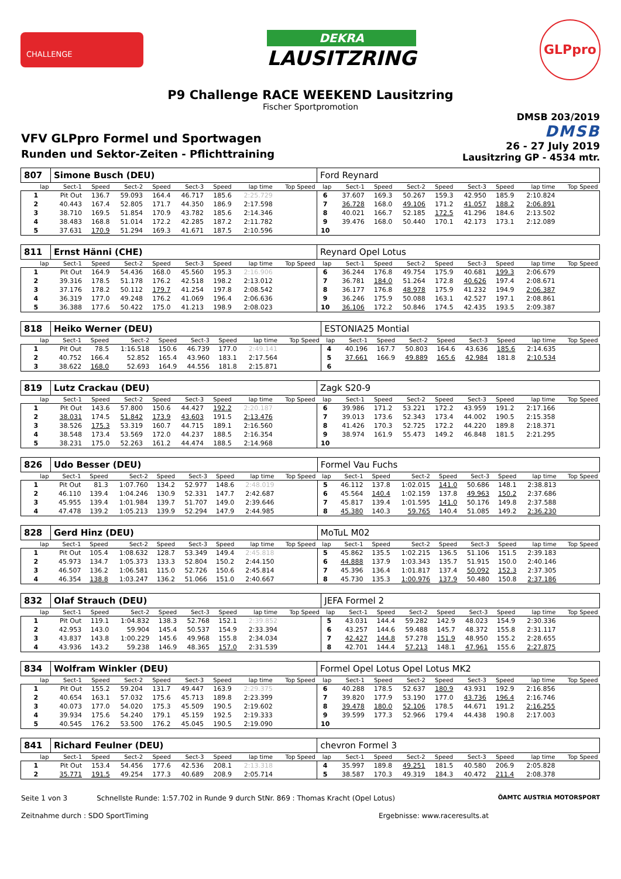CHALLENGE
DEKRA
LAUSITZRING
GLPpro
P9 Challenge RACE WEEKEND Lausitzring
Fischer Sportpromotion
VFV GLPpro Formel und Sportwagen
Runden und Sektor-Zeiten - Pflichttraining
DMSB 203/2019
DMSB
26 - 27 July 2019
Lausitzring GP - 4534 mtr.
| 807 | Simone Busch (DEU) | | | | | | | | Ford Reynard | | | | | | | | |
| lap | Sect-1 | Speed | Sect-2 | Speed | Sect-3 | Speed | lap time | Top Speed | lap | Sect-1 | Speed | Sect-2 | Speed | Sect-3 | Speed | lap time | Top Speed |
| 1 | Pit Out | 136.7 | 59.093 | 164.4 | 46.717 | 185.6 | 2:25.729 | | 6 | 37.607 | 169.3 | 50.267 | 159.3 | 42.950 | 185.9 | 2:10.824 | |
| 2 | 40.443 | 167.4 | 52.805 | 171.7 | 44.350 | 186.9 | 2:17.598 | | 7 | 36.728 | 168.0 | 49.106 | 171.2 | 41.057 | 188.2 | 2:06.891 | |
| 3 | 38.710 | 169.5 | 51.854 | 170.9 | 43.782 | 185.6 | 2:14.346 | | 8 | 40.021 | 166.7 | 52.185 | 172.5 | 41.296 | 184.6 | 2:13.502 | |
| 4 | 38.483 | 168.8 | 51.014 | 172.2 | 42.285 | 187.2 | 2:11.782 | | 9 | 39.476 | 168.0 | 50.440 | 170.1 | 42.173 | 173.1 | 2:12.089 | |
| 5 | 37.631 | 170.9 | 51.294 | 169.3 | 41.671 | 187.5 | 2:10.596 | | 10 | | | | | | | | |
| 811 | Ernst Hänni (CHE) | | | | | | | | Reynard Opel Lotus | | | | | | | | |
| lap | Sect-1 | Speed | Sect-2 | Speed | Sect-3 | Speed | lap time | Top Speed | lap | Sect-1 | Speed | Sect-2 | Speed | Sect-3 | Speed | lap time | Top Speed |
| 1 | Pit Out | 164.9 | 54.436 | 168.0 | 45.560 | 195.3 | 2:16.906 | | 6 | 36.244 | 176.8 | 49.754 | 175.9 | 40.681 | 199.3 | 2:06.679 | |
| 2 | 39.316 | 178.5 | 51.178 | 176.2 | 42.518 | 198.2 | 2:13.012 | | 7 | 36.781 | 184.0 | 51.264 | 172.8 | 40.626 | 197.4 | 2:08.671 | |
| 3 | 37.176 | 178.2 | 50.112 | 179.7 | 41.254 | 197.8 | 2:08.542 | | 8 | 36.177 | 176.8 | 48.978 | 175.9 | 41.232 | 194.9 | 2:06.387 | |
| 4 | 36.319 | 177.0 | 49.248 | 176.2 | 41.069 | 196.4 | 2:06.636 | | 9 | 36.246 | 175.9 | 50.088 | 163.1 | 42.527 | 197.1 | 2:08.861 | |
| 5 | 36.388 | 177.6 | 50.422 | 175.0 | 41.213 | 198.9 | 2:08.023 | | 10 | 36.106 | 172.2 | 50.846 | 174.5 | 42.435 | 193.5 | 2:09.387 | |
| 818 | Heiko Werner (DEU) | | | | | | | | ESTONIA25 Montial | | | | | | | | |
| lap | Sect-1 | Speed | Sect-2 | Speed | Sect-3 | Speed | lap time | Top Speed | lap | Sect-1 | Speed | Sect-2 | Speed | Sect-3 | Speed | lap time | Top Speed |
| 1 | Pit Out | 78.5 | 1:16.518 | 150.6 | 46.739 | 177.0 | 2:49.141 | | 4 | 40.196 | 167.7 | 50.803 | 164.6 | 43.636 | 185.6 | 2:14.635 | |
| 2 | 40.752 | 166.4 | 52.852 | 165.4 | 43.960 | 183.1 | 2:17.564 | | 5 | 37.661 | 166.9 | 49.889 | 165.6 | 42.984 | 181.8 | 2:10.534 | |
| 3 | 38.622 | 168.0 | 52.693 | 164.9 | 44.556 | 181.8 | 2:15.871 | | 6 | | | | | | | | |
| 819 | Lutz Crackau (DEU) | | | | | | | | Zagk S20-9 | | | | | | | | |
| lap | Sect-1 | Speed | Sect-2 | Speed | Sect-3 | Speed | lap time | Top Speed | lap | Sect-1 | Speed | Sect-2 | Speed | Sect-3 | Speed | lap time | Top Speed |
| 1 | Pit Out | 143.6 | 57.800 | 150.6 | 44.427 | 192.2 | 2:20.187 | | 6 | 39.986 | 171.2 | 53.221 | 172.2 | 43.959 | 191.2 | 2:17.166 | |
| 2 | 38.031 | 174.5 | 51.842 | 173.9 | 43.603 | 191.5 | 2:13.476 | | 7 | 39.013 | 173.6 | 52.343 | 173.4 | 44.002 | 190.5 | 2:15.358 | |
| 3 | 38.526 | 175.3 | 53.319 | 160.7 | 44.715 | 189.1 | 2:16.560 | | 8 | 41.426 | 170.3 | 52.725 | 172.2 | 44.220 | 189.8 | 2:18.371 | |
| 4 | 38.548 | 173.4 | 53.569 | 172.0 | 44.237 | 188.5 | 2:16.354 | | 9 | 38.974 | 161.9 | 55.473 | 149.2 | 46.848 | 181.5 | 2:21.295 | |
| 5 | 38.231 | 175.0 | 52.263 | 161.2 | 44.474 | 188.5 | 2:14.968 | | 10 | | | | | | | | |
| 826 | Udo Besser (DEU) | | | | | | | | Formel Vau Fuchs | | | | | | | | |
| lap | Sect-1 | Speed | Sect-2 | Speed | Sect-3 | Speed | lap time | Top Speed | lap | Sect-1 | Speed | Sect-2 | Speed | Sect-3 | Speed | lap time | Top Speed |
| 1 | Pit Out | 81.3 | 1:07.760 | 134.2 | 52.977 | 148.6 | 2:48.019 | | 5 | 46.112 | 137.8 | 1:02.015 | 141.0 | 50.686 | 148.1 | 2:38.813 | |
| 2 | 46.110 | 139.4 | 1:04.246 | 130.9 | 52.331 | 147.7 | 2:42.687 | | 6 | 45.564 | 140.4 | 1:02.159 | 137.8 | 49.963 | 150.2 | 2:37.686 | |
| 3 | 45.955 | 139.4 | 1:01.984 | 139.7 | 51.707 | 149.0 | 2:39.646 | | 7 | 45.817 | 139.4 | 1:01.595 | 141.0 | 50.176 | 149.8 | 2:37.588 | |
| 4 | 47.478 | 139.2 | 1:05.213 | 139.9 | 52.294 | 147.9 | 2:44.985 | | 8 | 45.380 | 140.3 | 59.765 | 140.4 | 51.085 | 149.2 | 2:36.230 | |
| 828 | Gerd Hinz (DEU) | | | | | | | | MoTuL M02 | | | | | | | | |
| lap | Sect-1 | Speed | Sect-2 | Speed | Sect-3 | Speed | lap time | Top Speed | lap | Sect-1 | Speed | Sect-2 | Speed | Sect-3 | Speed | lap time | Top Speed |
| 1 | Pit Out | 105.4 | 1:08.632 | 128.7 | 53.349 | 149.4 | 2:45.818 | | 5 | 45.862 | 135.5 | 1:02.215 | 136.5 | 51.106 | 151.5 | 2:39.183 | |
| 2 | 45.973 | 134.7 | 1:05.373 | 133.3 | 52.804 | 150.2 | 2:44.150 | | 6 | 44.888 | 137.9 | 1:03.343 | 135.7 | 51.915 | 150.0 | 2:40.146 | |
| 3 | 46.507 | 136.2 | 1:06.581 | 115.0 | 52.726 | 150.6 | 2:45.814 | | 7 | 45.396 | 136.4 | 1:01.817 | 137.4 | 50.092 | 152.3 | 2:37.305 | |
| 4 | 46.354 | 138.8 | 1:03.247 | 136.2 | 51.066 | 151.0 | 2:40.667 | | 8 | 45.730 | 135.3 | 1:00.976 | 137.9 | 50.480 | 150.8 | 2:37.186 | |
| 832 | Olaf Strauch (DEU) | | | | | | | | JEFA Formel 2 | | | | | | | | |
| lap | Sect-1 | Speed | Sect-2 | Speed | Sect-3 | Speed | lap time | Top Speed | lap | Sect-1 | Speed | Sect-2 | Speed | Sect-3 | Speed | lap time | Top Speed |
| 1 | Pit Out | 119.1 | 1:04.832 | 138.3 | 52.768 | 152.1 | 2:39.852 | | 5 | 43.031 | 144.4 | 59.282 | 142.9 | 48.023 | 154.9 | 2:30.336 | |
| 2 | 42.953 | 143.0 | 59.904 | 145.4 | 50.537 | 154.9 | 2:33.394 | | 6 | 43.257 | 144.6 | 59.488 | 145.7 | 48.372 | 155.8 | 2:31.117 | |
| 3 | 43.837 | 143.8 | 1:00.229 | 145.6 | 49.968 | 155.8 | 2:34.034 | | 7 | 42.427 | 144.8 | 57.278 | 151.9 | 48.950 | 155.2 | 2:28.655 | |
| 4 | 43.936 | 143.2 | 59.238 | 146.9 | 48.365 | 157.0 | 2:31.539 | | 8 | 42.701 | 144.4 | 57.213 | 148.1 | 47.961 | 155.6 | 2:27.875 | |
| 834 | Wolfram Winkler (DEU) | | | | | | | | Formel Opel Lotus Opel Lotus MK2 | | | | | | | | |
| lap | Sect-1 | Speed | Sect-2 | Speed | Sect-3 | Speed | lap time | Top Speed | lap | Sect-1 | Speed | Sect-2 | Speed | Sect-3 | Speed | lap time | Top Speed |
| 1 | Pit Out | 155.2 | 59.204 | 131.7 | 49.447 | 163.9 | 2:29.375 | | 6 | 40.288 | 178.5 | 52.637 | 180.9 | 43.931 | 192.9 | 2:16.856 | |
| 2 | 40.654 | 163.1 | 57.032 | 175.6 | 45.713 | 189.8 | 2:23.399 | | 7 | 39.820 | 177.9 | 53.190 | 177.0 | 43.736 | 196.4 | 2:16.746 | |
| 3 | 40.073 | 177.0 | 54.020 | 175.3 | 45.509 | 190.5 | 2:19.602 | | 8 | 39.478 | 180.0 | 52.106 | 178.5 | 44.671 | 191.2 | 2:16.255 | |
| 4 | 39.934 | 175.6 | 54.240 | 179.1 | 45.159 | 192.5 | 2:19.333 | | 9 | 39.599 | 177.3 | 52.966 | 179.4 | 44.438 | 190.8 | 2:17.003 | |
| 5 | 40.545 | 176.2 | 53.500 | 176.2 | 45.045 | 190.5 | 2:19.090 | | 10 | | | | | | | | |
| 841 | Richard Feulner (DEU) | | | | | | | | chevron Formel 3 | | | | | | | | |
| lap | Sect-1 | Speed | Sect-2 | Speed | Sect-3 | Speed | lap time | Top Speed | lap | Sect-1 | Speed | Sect-2 | Speed | Sect-3 | Speed | lap time | Top Speed |
| 1 | Pit Out | 153.4 | 54.456 | 177.6 | 42.536 | 208.1 | 2:13.318 | | 4 | 35.997 | 189.8 | 49.251 | 181.5 | 40.580 | 206.9 | 2:05.828 | |
| 2 | 35.771 | 191.5 | 49.254 | 177.3 | 40.689 | 208.9 | 2:05.714 | | 5 | 38.587 | 170.3 | 49.319 | 184.3 | 40.472 | 211.4 | 2:08.378 | |
Seite 1 von 3 Schnellste Runde: 1:57.702 in Runde 9 durch StNr. 869 : Thomas Kracht (Opel Lotus) ÖAMTC AUSTRIA MOTORSPORT
Zeitnahme durch : SDO SportTiming Ergebnisse: www.raceresults.at